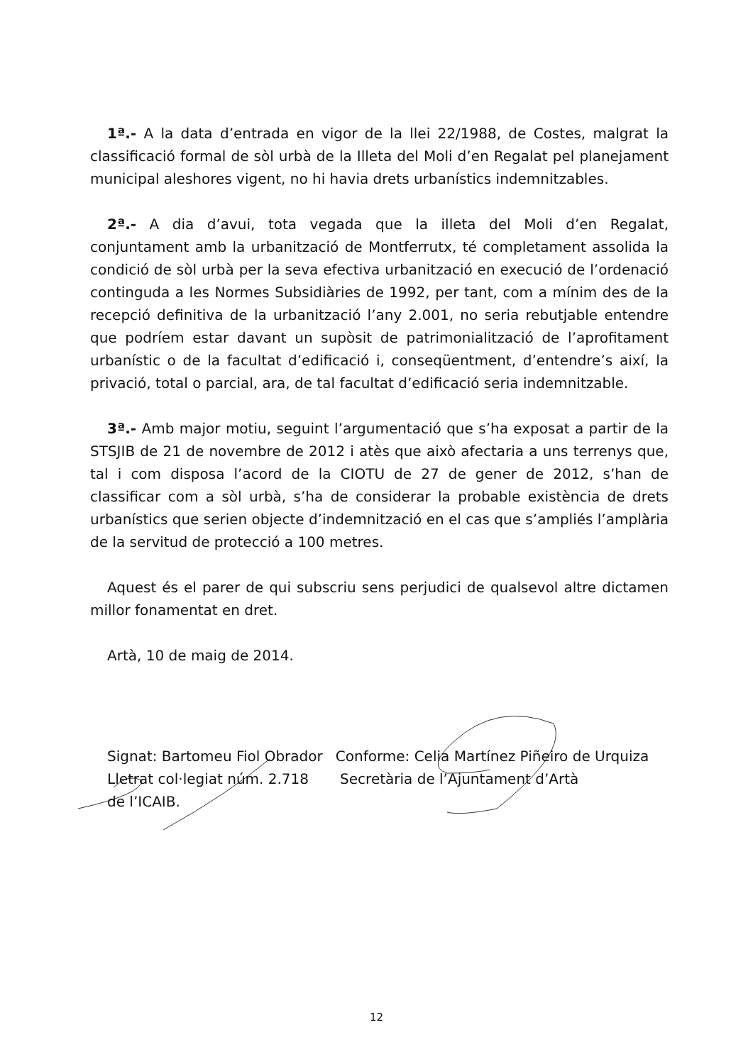1ª.- A la data d’entrada en vigor de la llei 22/1988, de Costes, malgrat la classificació formal de sòl urbà de la Illeta del Moli d’en Regalat pel planejament municipal aleshores vigent, no hi havia drets urbanístics indemnitzables.
2ª.- A dia d’avui, tota vegada que la illeta del Moli d’en Regalat, conjuntament amb la urbanització de Montferrutx, té completament assolida la condició de sòl urbà per la seva efectiva urbanització en execució de l’ordenació continguda a les Normes Subsidiàries de 1992, per tant, com a mínim des de la recepció definitiva de la urbanització l’any 2.001, no seria rebutjable entendre que podríem estar davant un supòsit de patrimonialització de l’aprofitament urbanístic o de la facultat d’edificació i, conseqüentment, d’entendre’s així, la privació, total o parcial, ara, de tal facultat d’edificació seria indemnitzable.
3ª.- Amb major motiu, seguint l’argumentació que s’ha exposat a partir de la STSJIB de 21 de novembre de 2012 i atès que això afectaria a uns terrenys que, tal i com disposa l’acord de la CIOTU de 27 de gener de 2012, s’han de classificar com a sòl urbà, s’ha de considerar la probable existència de drets urbanístics que serien objecte d’indemnització en el cas que s’ampliés l’amplària de la servitud de protecció a 100 metres.
Aquest és el parer de qui subscriu sens perjudici de qualsevol altre dictamen millor fonamentat en dret.
Artà, 10 de maig de 2014.
Signat: Bartomeu Fiol Obrador
Lletrat col·legiat núm. 2.718
de l’ICAIB.
Conforme: Celia Martínez Piñeiro de Urquiza
Secretària de l’Ajuntament d’Artà
12